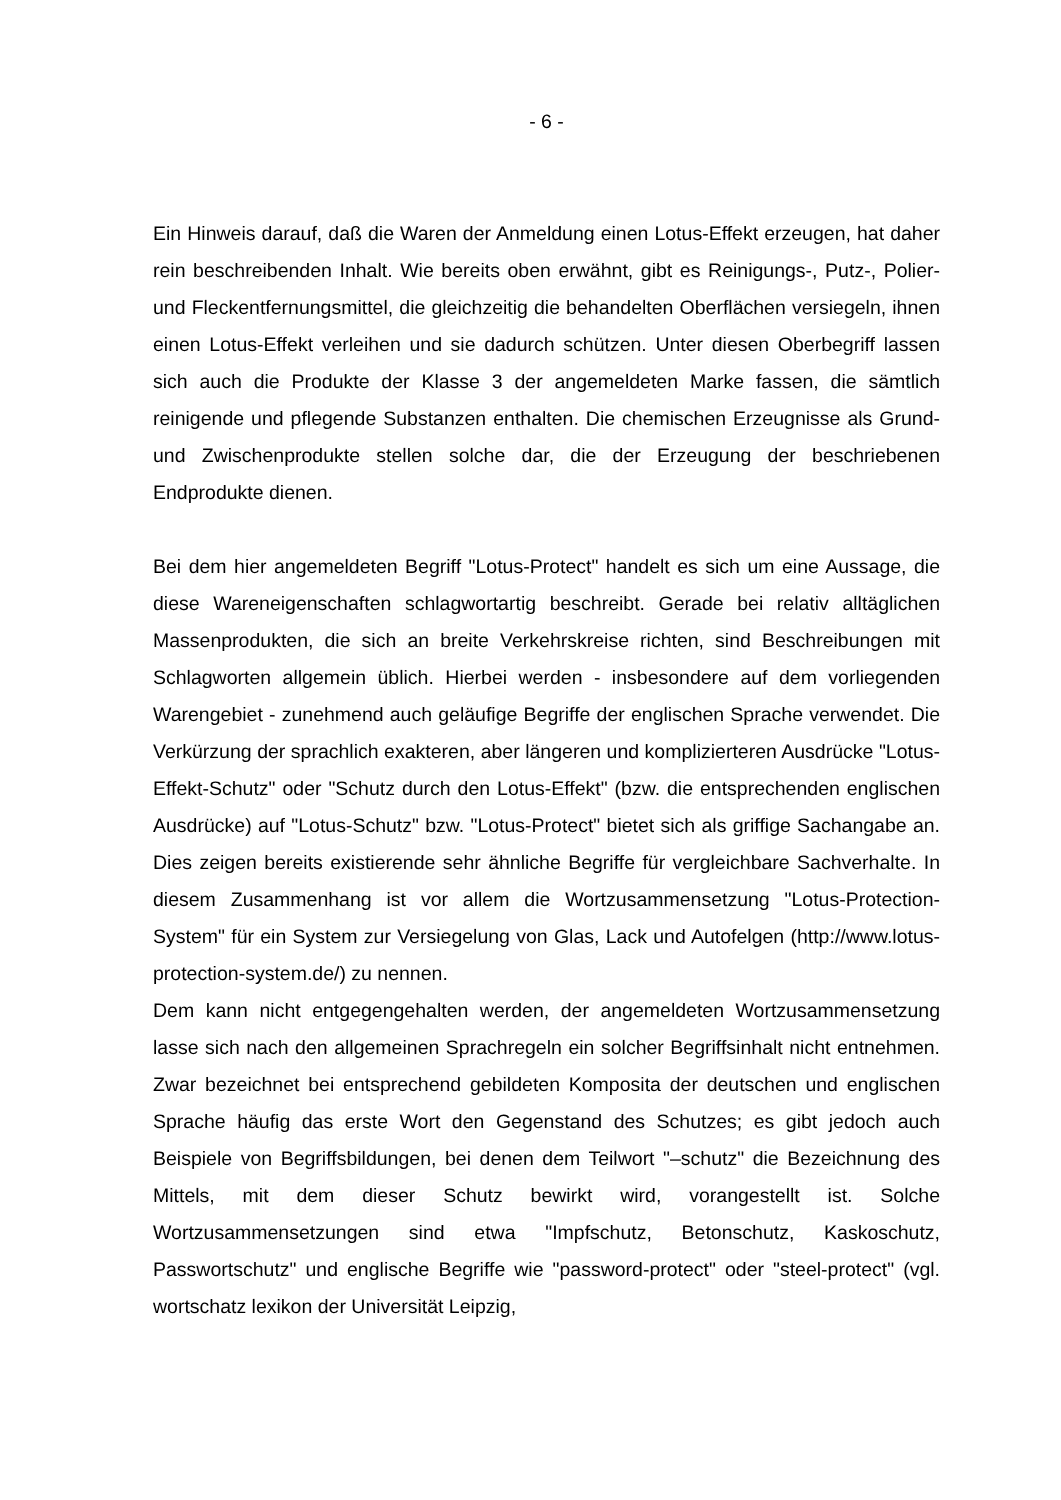- 6 -
Ein Hinweis darauf, daß die Waren der Anmeldung einen Lotus-Effekt erzeugen, hat daher rein beschreibenden Inhalt. Wie bereits oben erwähnt, gibt es Reinigungs-, Putz-, Polier- und Fleckentfernungsmittel, die gleichzeitig die behandelten Oberflächen versiegeln, ihnen einen Lotus-Effekt verleihen und sie dadurch schützen. Unter diesen Oberbegriff lassen sich auch die Produkte der Klasse 3 der angemeldeten Marke fassen, die sämtlich reinigende und pflegende Substanzen enthalten. Die chemischen Erzeugnisse als Grund- und Zwischenprodukte stellen solche dar, die der Erzeugung der beschriebenen Endprodukte dienen.
Bei dem hier angemeldeten Begriff "Lotus-Protect" handelt es sich um eine Aussage, die diese Wareneigenschaften schlagwortartig beschreibt. Gerade bei relativ alltäglichen Massenprodukten, die sich an breite Verkehrskreise richten, sind Beschreibungen mit Schlagworten allgemein üblich. Hierbei werden - insbesondere auf dem vorliegenden Warengebiet - zunehmend auch geläufige Begriffe der englischen Sprache verwendet. Die Verkürzung der sprachlich exakteren, aber längeren und komplizierteren Ausdrücke "Lotus-Effekt-Schutz" oder "Schutz durch den Lotus-Effekt" (bzw. die entsprechenden englischen Ausdrücke) auf "Lotus-Schutz" bzw. "Lotus-Protect" bietet sich als griffige Sachangabe an. Dies zeigen bereits existierende sehr ähnliche Begriffe für vergleichbare Sachverhalte. In diesem Zusammenhang ist vor allem die Wortzusammensetzung "Lotus-Protection-System" für ein System zur Versiegelung von Glas, Lack und Autofelgen (http://www.lotus-protection-system.de/) zu nennen.
Dem kann nicht entgegengehalten werden, der angemeldeten Wortzusammensetzung lasse sich nach den allgemeinen Sprachregeln ein solcher Begriffsinhalt nicht entnehmen. Zwar bezeichnet bei entsprechend gebildeten Komposita der deutschen und englischen Sprache häufig das erste Wort den Gegenstand des Schutzes; es gibt jedoch auch Beispiele von Begriffsbildungen, bei denen dem Teilwort "–schutz" die Bezeichnung des Mittels, mit dem dieser Schutz bewirkt wird, vorangestellt ist. Solche Wortzusammensetzungen sind etwa "Impfschutz, Betonschutz, Kaskoschutz, Passwortschutz" und englische Begriffe wie "password-protect" oder "steel-protect" (vgl. wortschatz lexikon der Universität Leipzig,